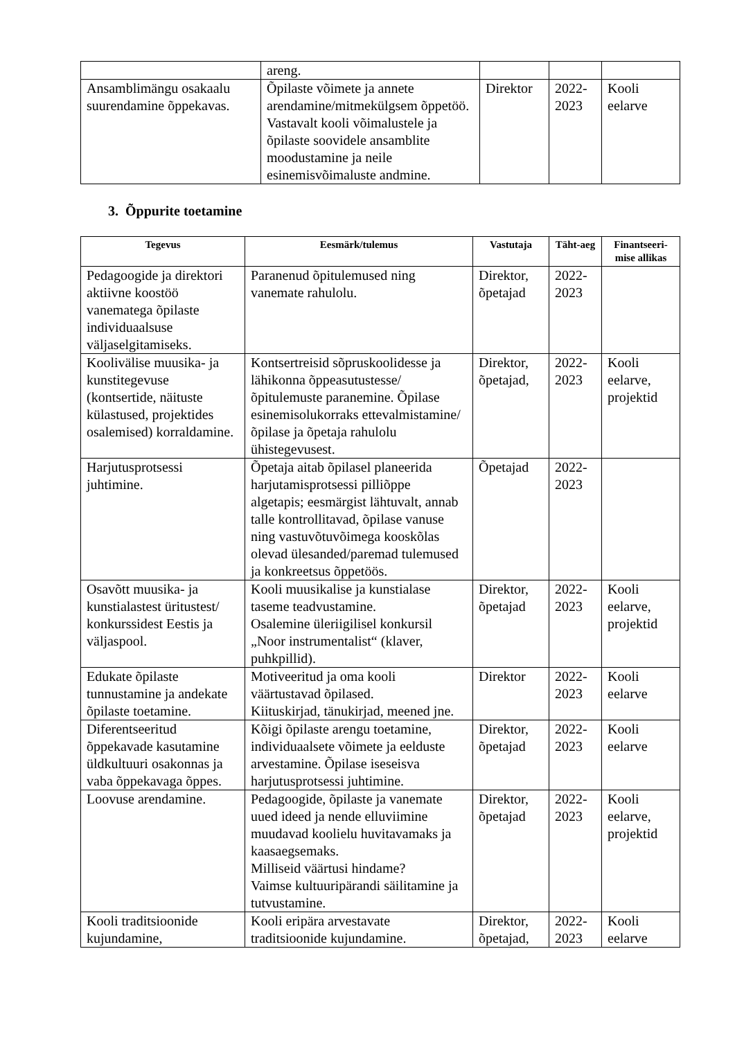| | areng. | | | |
| Ansamblimängu osakaalu suurendamine õppekavas. | Õpilaste võimete ja annete arendamine/mitmekülgsem õppetöö. Vastavalt kooli võimalustele ja õpilaste soovidele ansamblite moodustamine ja neile esinemisvõimaluste andmine. | Direktor | 2022-2023 | Kooli eelarve |
3. Õppurite toetamine
| Tegevus | Eesmärk/tulemus | Vastutaja | Täht-aeg | Finantseeri-mise allikas |
| --- | --- | --- | --- | --- |
| Pedagoogide ja direktori aktiivne koostöö vanematega õpilaste individuaalsuse väljaselgitamiseks. | Paranenud õpitulemused ning vanemate rahulolu. | Direktor, õpetajad | 2022-2023 | |
| Koolivälise muusika- ja kunstitegevuse (kontsertide, näituste külastused, projektides osalemised) korraldamine. | Kontsertreisid sõpruskoolidesse ja lähikonna õppeasutustesse/ õpitulemuste paranemine. Õpilase esinemisolukorraks ettevalmistamine/õpilase ja õpetaja rahulolu ühistegevusest. | Direktor, õpetajad, | 2022-2023 | Kooli eelarve, projektid |
| Harjutusprotsessi juhtimine. | Õpetaja aitab õpilasel planeerida harjutamisprotsessi pilliõppe algetapis; eesmärgist lähtuvalt, annab talle kontrollitavad, õpilase vanuse ning vastuvõtuvõimega kooskõlas olevad ülesanded/paremad tulemused ja konkreetsus õppetöös. | Õpetajad | 2022-2023 | |
| Osavõtt muusika- ja kunstialastest üritustest/ konkurssidest Eestis ja väljaspool. | Kooli muusikalise ja kunstialase taseme teadvustamine. Osalemine üleriigilisel konkursil „Noor instrumentalist“ (klaver, puhkpillid). | Direktor, õpetajad | 2022-2023 | Kooli eelarve, projektid |
| Edukate õpilaste tunnustamine ja andekate õpilaste toetamine. | Motiveeritud ja oma kooli väärtustavad õpilased. Kiituskirjad, tänukirjad, meened jne. | Direktor | 2022-2023 | Kooli eelarve |
| Diferentseeritud õppekavade kasutamine üldkultuuri osakonnas ja vaba õppekavaga õppes. | Kõigi õpilaste arengu toetamine, individuaalsete võimete ja eelduste arvestamine. Õpilase iseseisva harjutusprotsessi juhtimine. | Direktor, õpetajad | 2022-2023 | Kooli eelarve |
| Loovuse arendamine. | Pedagoogide, õpilaste ja vanemate uued ideed ja nende elluviimine muudavad koolielu huvitavamaks ja kaasaegsemaks. Milliseid väärtusi hindame? Vaimse kultuuripärandi säilitamine ja tutvustamine. | Direktor, õpetajad | 2022-2023 | Kooli eelarve, projektid |
| Kooli traditsioonide kujundamine, | Kooli eripära arvestavate traditsioonide kujundamine. | Direktor, õpetajad, | 2022-2023 | Kooli eelarve |